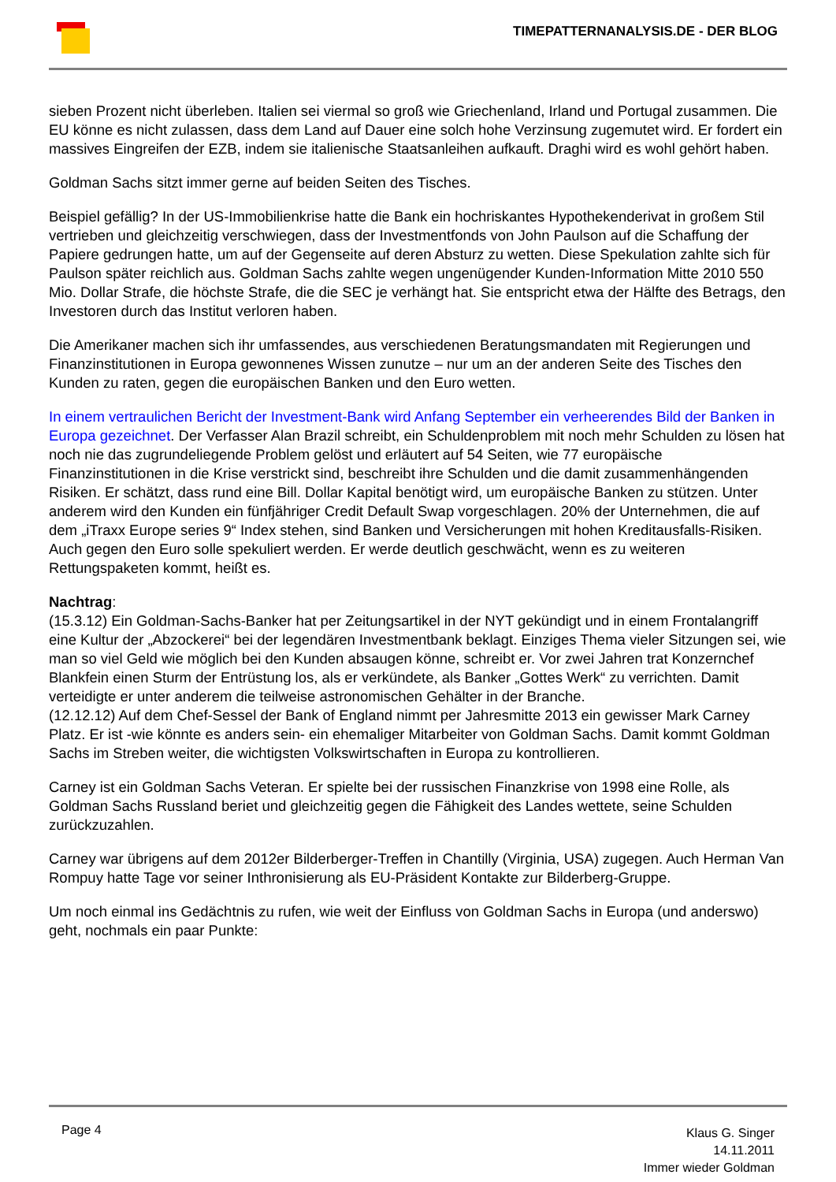TIMEPATTERNANALYSIS.DE - DER BLOG
sieben Prozent nicht überleben. Italien sei viermal so groß wie Griechenland, Irland und Portugal zusammen. Die EU könne es nicht zulassen, dass dem Land auf Dauer eine solch hohe Verzinsung zugemutet wird. Er fordert ein massives Eingreifen der EZB, indem sie italienische Staatsanleihen aufkauft. Draghi wird es wohl gehört haben.
Goldman Sachs sitzt immer gerne auf beiden Seiten des Tisches.
Beispiel gefällig? In der US-Immobilienkrise hatte die Bank ein hochriskantes Hypothekenderivat in großem Stil vertrieben und gleichzeitig verschwiegen, dass der Investmentfonds von John Paulson auf die Schaffung der Papiere gedrungen hatte, um auf der Gegenseite auf deren Absturz zu wetten. Diese Spekulation zahlte sich für Paulson später reichlich aus. Goldman Sachs zahlte wegen ungenügender Kunden-Information Mitte 2010 550 Mio. Dollar Strafe, die höchste Strafe, die die SEC je verhängt hat. Sie entspricht etwa der Hälfte des Betrags, den Investoren durch das Institut verloren haben.
Die Amerikaner machen sich ihr umfassendes, aus verschiedenen Beratungsmandaten mit Regierungen und Finanzinstitutionen in Europa gewonnenes Wissen zunutze – nur um an der anderen Seite des Tisches den Kunden zu raten, gegen die europäischen Banken und den Euro wetten.
In einem vertraulichen Bericht der Investment-Bank wird Anfang September ein verheerendes Bild der Banken in Europa gezeichnet. Der Verfasser Alan Brazil schreibt, ein Schuldenproblem mit noch mehr Schulden zu lösen hat noch nie das zugrundeliegende Problem gelöst und erläutert auf 54 Seiten, wie 77 europäische Finanzinstitutionen in die Krise verstrickt sind, beschreibt ihre Schulden und die damit zusammenhängenden Risiken. Er schätzt, dass rund eine Bill. Dollar Kapital benötigt wird, um europäische Banken zu stützen. Unter anderem wird den Kunden ein fünfjähriger Credit Default Swap vorgeschlagen. 20% der Unternehmen, die auf dem „iTraxx Europe series 9“ Index stehen, sind Banken und Versicherungen mit hohen Kreditausfalls-Risiken. Auch gegen den Euro solle spekuliert werden. Er werde deutlich geschwächt, wenn es zu weiteren Rettungspaketen kommt, heißt es.
Nachtrag:
(15.3.12) Ein Goldman-Sachs-Banker hat per Zeitungsartikel in der NYT gekündigt und in einem Frontalangriff eine Kultur der „Abzockerei“ bei der legendären Investmentbank beklagt. Einziges Thema vieler Sitzungen sei, wie man so viel Geld wie möglich bei den Kunden absaugen könne, schreibt er. Vor zwei Jahren trat Konzernchef Blankfein einen Sturm der Entrüstung los, als er verkündete, als Banker „Gottes Werk“ zu verrichten. Damit verteidigte er unter anderem die teilweise astronomischen Gehälter in der Branche.
(12.12.12) Auf dem Chef-Sessel der Bank of England nimmt per Jahresmitte 2013 ein gewisser Mark Carney Platz. Er ist -wie könnte es anders sein- ein ehemaliger Mitarbeiter von Goldman Sachs. Damit kommt Goldman Sachs im Streben weiter, die wichtigsten Volkswirtschaften in Europa zu kontrollieren.
Carney ist ein Goldman Sachs Veteran. Er spielte bei der russischen Finanzkrise von 1998 eine Rolle, als Goldman Sachs Russland beriet und gleichzeitig gegen die Fähigkeit des Landes wettete, seine Schulden zurückzuzahlen.
Carney war übrigens auf dem 2012er Bilderberger-Treffen in Chantilly (Virginia, USA) zugegen. Auch Herman Van Rompuy hatte Tage vor seiner Inthronisierung als EU-Präsident Kontakte zur Bilderberg-Gruppe.
Um noch einmal ins Gedächtnis zu rufen, wie weit der Einfluss von Goldman Sachs in Europa (und anderswo) geht, nochmals ein paar Punkte:
Page 4
Klaus G. Singer
14.11.2011
Immer wieder Goldman